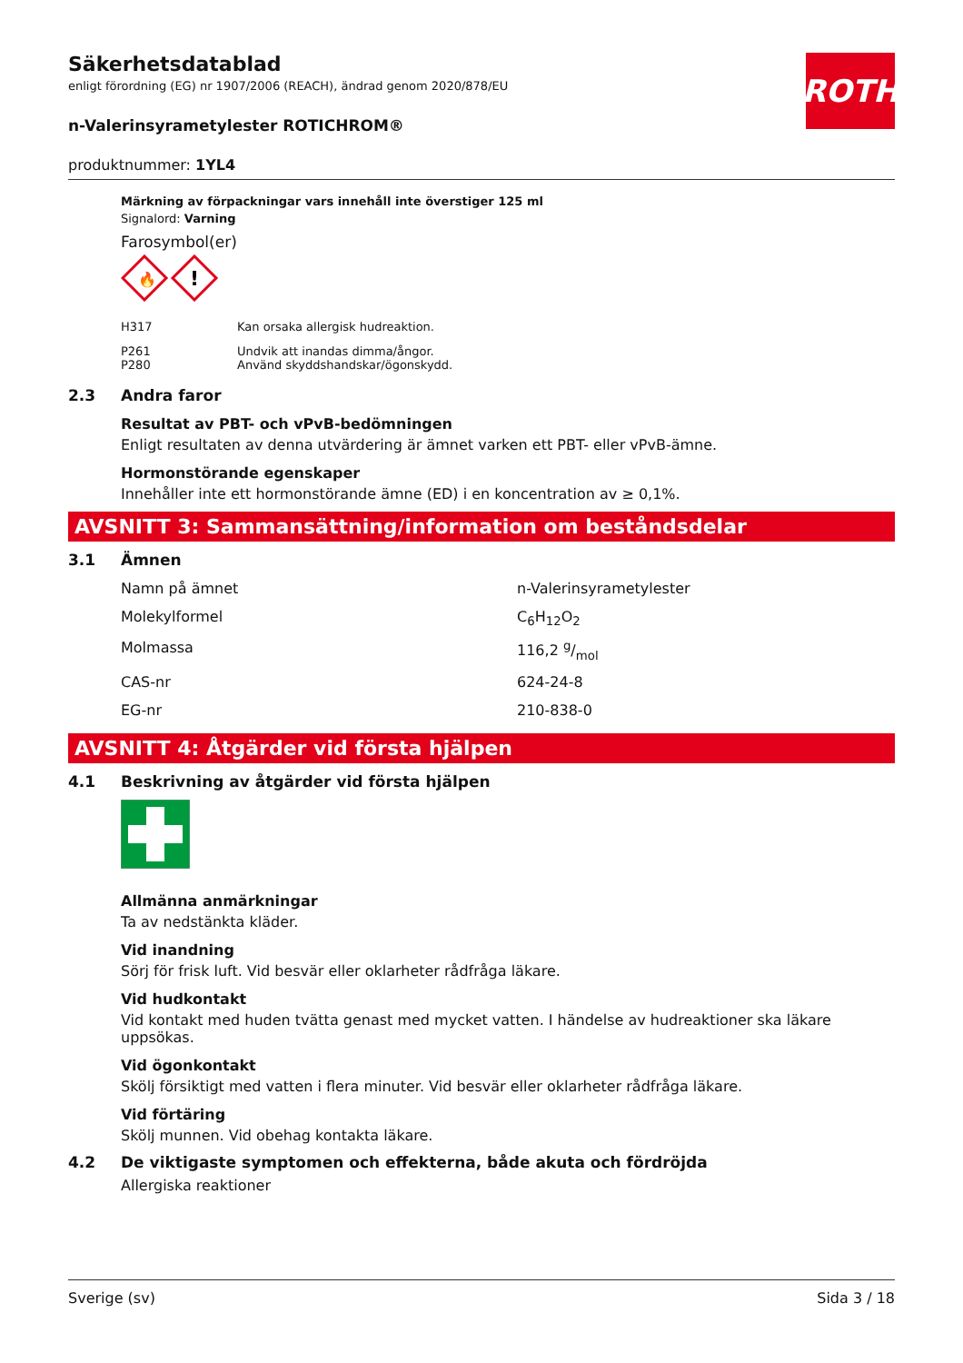ROTH
Säkerhetsdatablad
enligt förordning (EG) nr 1907/2006 (REACH), ändrad genom 2020/878/EU
n-Valerinsyrametylester ROTICHROM®
produktnummer: 1YL4
Märkning av förpackningar vars innehåll inte överstiger 125 ml
Signalord: Varning
Farosymbol(er)
🔥
!
| H317 | Kan orsaka allergisk hudreaktion. |
| P261 P280 | Undvik att inandas dimma/ångor. Använd skyddshandskar/ögonskydd. |
2.3 Andra faror
Resultat av PBT- och vPvB-bedömningen
Enligt resultaten av denna utvärdering är ämnet varken ett PBT- eller vPvB-ämne.
Hormonstörande egenskaper
Innehåller inte ett hormonstörande ämne (ED) i en koncentration av ≥ 0,1%.
AVSNITT 3: Sammansättning/information om beståndsdelar
3.1 Ämnen
| Namn på ämnet | n-Valerinsyrametylester |
| Molekylformel | C<sub>6</sub>H<sub>12</sub>O<sub>2</sub> |
| Molmassa | 116,2 g/mol |
| CAS-nr | 624-24-8 |
| EG-nr | 210-838-0 |
AVSNITT 4: Åtgärder vid första hjälpen
4.1 Beskrivning av åtgärder vid första hjälpen
Allmänna anmärkningar
Ta av nedstänkta kläder.
Vid inandning
Sörj för frisk luft. Vid besvär eller oklarheter rådfråga läkare.
Vid hudkontakt
Vid kontakt med huden tvätta genast med mycket vatten. I händelse av hudreaktioner ska läkare uppsökas.
Vid ögonkontakt
Skölj försiktigt med vatten i flera minuter. Vid besvär eller oklarheter rådfråga läkare.
Vid förtäring
Skölj munnen. Vid obehag kontakta läkare.
4.2 De viktigaste symptomen och effekterna, både akuta och fördröjda
Allergiska reaktioner
Sverige (sv) Sida 3 / 18